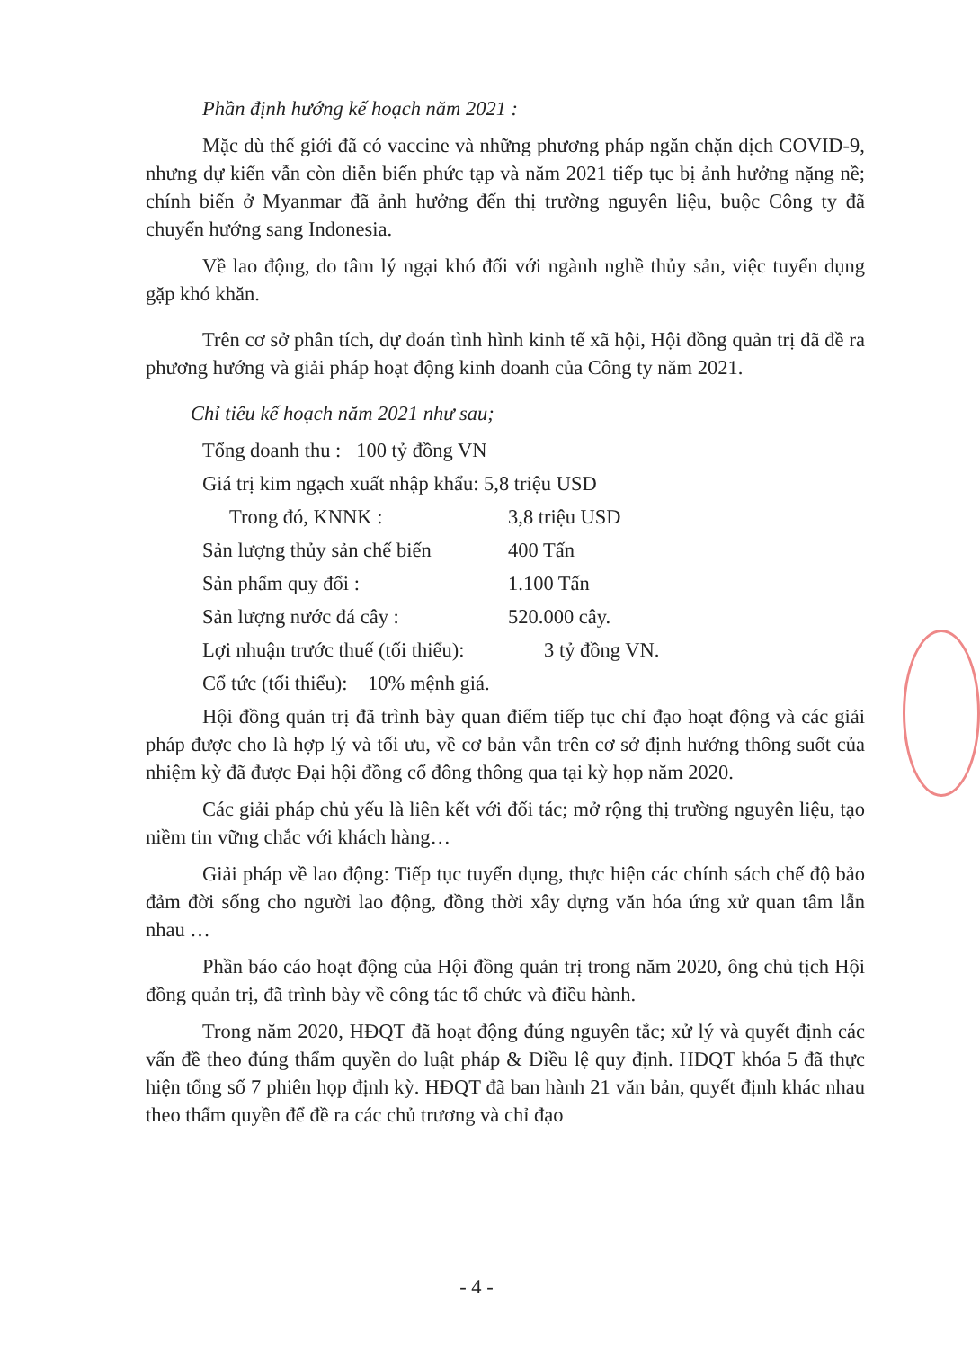Phần định hướng kế hoạch năm 2021 :
Mặc dù thế giới đã có vaccine và những phương pháp ngăn chặn dịch COVID-9, nhưng dự kiến vẫn còn diễn biến phức tạp và năm 2021 tiếp tục bị ảnh hưởng nặng nề; chính biến ở Myanmar đã ảnh hưởng đến thị trường nguyên liệu, buộc Công ty đã chuyển hướng sang Indonesia.
Về lao động, do tâm lý ngại khó đối với ngành nghề thủy sản, việc tuyển dụng gặp khó khăn.
Trên cơ sở phân tích, dự đoán tình hình kinh tế xã hội, Hội đồng quản trị đã đề ra phương hướng và giải pháp hoạt động kinh doanh của Công ty năm 2021.
Chỉ tiêu kế hoạch năm 2021 như sau;
Tổng doanh thu : 100 tỷ đồng VN
Giá trị kim ngạch xuất nhập khẩu: 5,8 triệu USD
Trong đó, KNNK : 3,8 triệu USD
Sản lượng thủy sản chế biến 400 Tấn
Sản phẩm quy đổi : 1.100 Tấn
Sản lượng nước đá cây : 520.000 cây.
Lợi nhuận trước thuế (tối thiểu): 3 tỷ đồng VN.
Cổ tức (tối thiểu): 10% mệnh giá.
Hội đồng quản trị đã trình bày quan điểm tiếp tục chỉ đạo hoạt động và các giải pháp được cho là hợp lý và tối ưu, về cơ bản vẫn trên cơ sở định hướng thông suốt của nhiệm kỳ đã được Đại hội đồng cổ đông thông qua tại kỳ họp năm 2020.
Các giải pháp chủ yếu là liên kết với đối tác; mở rộng thị trường nguyên liệu, tạo niềm tin vững chắc với khách hàng…
Giải pháp về lao động: Tiếp tục tuyển dụng, thực hiện các chính sách chế độ bảo đảm đời sống cho người lao động, đồng thời xây dựng văn hóa ứng xử quan tâm lẫn nhau …
Phần báo cáo hoạt động của Hội đồng quản trị trong năm 2020, ông chủ tịch Hội đồng quản trị, đã trình bày về công tác tổ chức và điều hành.
Trong năm 2020, HĐQT đã hoạt động đúng nguyên tắc; xử lý và quyết định các vấn đề theo đúng thẩm quyền do luật pháp & Điều lệ quy định. HĐQT khóa 5 đã thực hiện tổng số 7 phiên họp định kỳ. HĐQT đã ban hành 21 văn bản, quyết định khác nhau theo thẩm quyền để đề ra các chủ trương và chỉ đạo
- 4 -